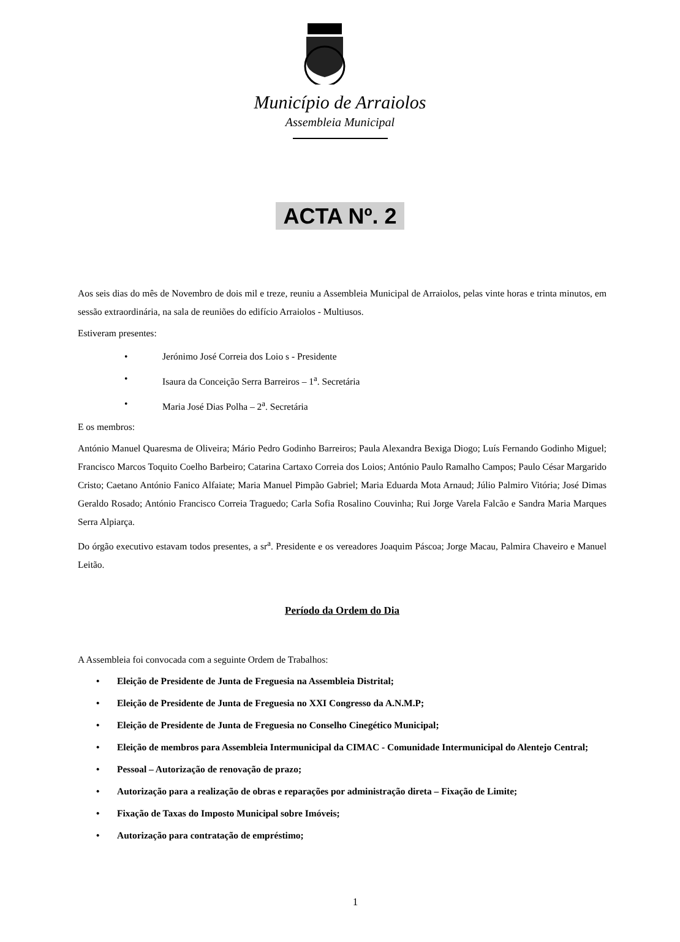Município de Arraiolos
Assembleia Municipal
ACTA Nº. 2
Aos seis dias do mês de Novembro de dois mil e treze, reuniu a Assembleia Municipal de Arraiolos, pelas vinte horas e trinta minutos, em sessão extraordinária, na sala de reuniões do edifício Arraiolos - Multiusos.
Estiveram presentes:
• Jerónimo José Correia dos Loio s - Presidente
• Isaura da Conceição Serra Barreiros – 1<sup>a</sup>. Secretária
• Maria José Dias Polha – 2<sup>a</sup>. Secretária
E os membros:
António Manuel Quaresma de Oliveira; Mário Pedro Godinho Barreiros; Paula Alexandra Bexiga Diogo; Luís Fernando Godinho Miguel; Francisco Marcos Toquito Coelho Barbeiro; Catarina Cartaxo Correia dos Loios; António Paulo Ramalho Campos; Paulo César Margarido Cristo; Caetano António Fanico Alfaiate; Maria Manuel Pimpão Gabriel; Maria Eduarda Mota Arnaud; Júlio Palmiro Vitória; José Dimas Geraldo Rosado; António Francisco Correia Traguedo; Carla Sofia Rosalino Couvinha; Rui Jorge Varela Falcão e Sandra Maria Marques Serra Alpiarça.
Do órgão executivo estavam todos presentes, a sr<sup>a</sup>. Presidente e os vereadores Joaquim Páscoa; Jorge Macau, Palmira Chaveiro e Manuel Leitão.
Período da Ordem do Dia
A Assembleia foi convocada com a seguinte Ordem de Trabalhos:
• Eleição de Presidente de Junta de Freguesia na Assembleia Distrital;
• Eleição de Presidente de Junta de Freguesia no XXI Congresso da A.N.M.P;
• Eleição de Presidente de Junta de Freguesia no Conselho Cinegético Municipal;
• Eleição de membros para Assembleia Intermunicipal da CIMAC - Comunidade Intermunicipal do Alentejo Central;
• Pessoal – Autorização de renovação de prazo;
• Autorização para a realização de obras e reparações por administração direta – Fixação de Limite;
• Fixação de Taxas do Imposto Municipal sobre Imóveis;
• Autorização para contratação de empréstimo;
1